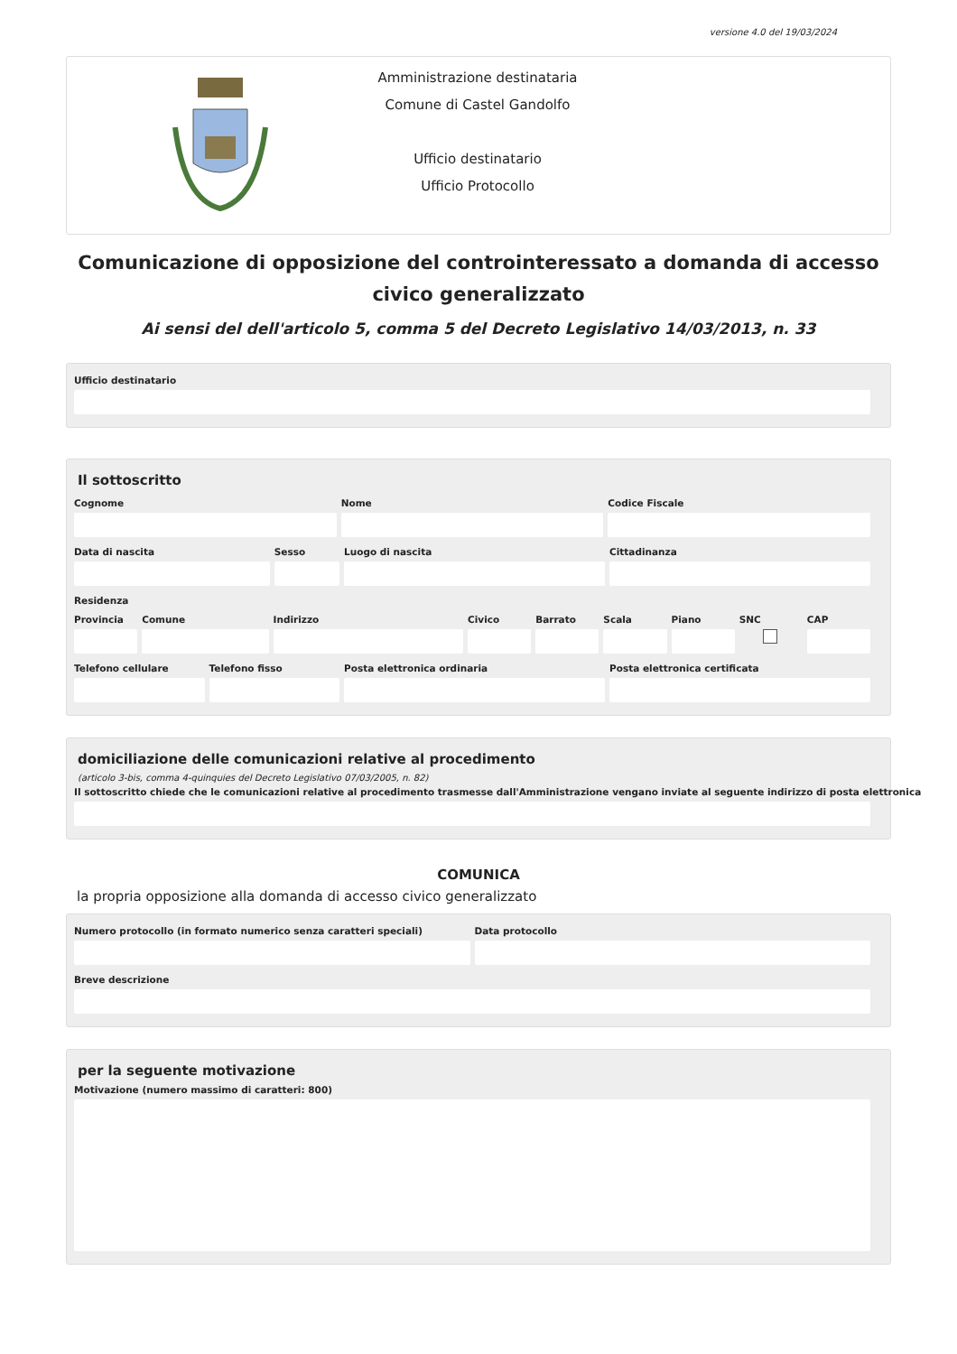versione 4.0 del 19/03/2024
Amministrazione destinataria
Comune di Castel Gandolfo
Ufficio destinatario
Ufficio Protocollo
Comunicazione di opposizione del controinteressato a domanda di accesso civico generalizzato
Ai sensi del dell'articolo 5, comma 5 del Decreto Legislativo 14/03/2013, n. 33
Ufficio destinatario
Il sottoscritto
Cognome Nome Codice Fiscale
Data di nascita Sesso Luogo di nascita Cittadinanza
Residenza
Provincia Comune Indirizzo Civico Barrato Scala Piano SNC CAP
Telefono cellulare Telefono fisso Posta elettronica ordinaria Posta elettronica certificata
domiciliazione delle comunicazioni relative al procedimento
(articolo 3-bis, comma 4-quinquies del Decreto Legislativo 07/03/2005, n. 82)
Il sottoscritto chiede che le comunicazioni relative al procedimento trasmesse dall'Amministrazione vengano inviate al seguente indirizzo di posta elettronica
COMUNICA
la propria opposizione alla domanda di accesso civico generalizzato
Numero protocollo (in formato numerico senza caratteri speciali)
Data protocollo
Breve descrizione
per la seguente motivazione
Motivazione (numero massimo di caratteri: 800)